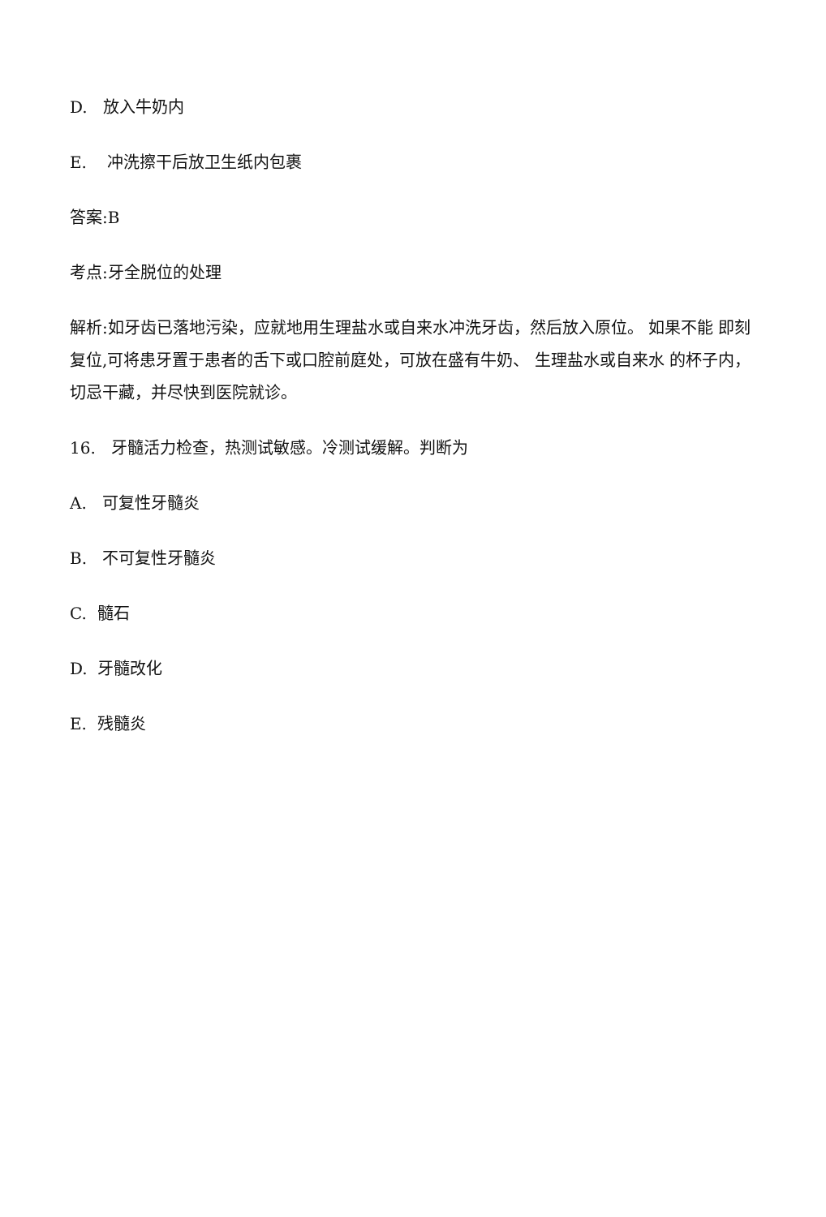D. 放入牛奶内
E. 冲洗擦干后放卫生纸内包裹
答案:B
考点:牙全脱位的处理
解析:如牙齿已落地污染，应就地用生理盐水或自来水冲洗牙齿，然后放入原位。 如果不能 即刻复位,可将患牙置于患者的舌下或口腔前庭处，可放在盛有牛奶、 生理盐水或自来水 的杯子内，切忌干藏，并尽快到医院就诊。
16. 牙髓活力检查，热测试敏感。冷测试缓解。判断为
A. 可复性牙髓炎
B. 不可复性牙髓炎
C. 髓石
D. 牙髓改化
E. 残髓炎